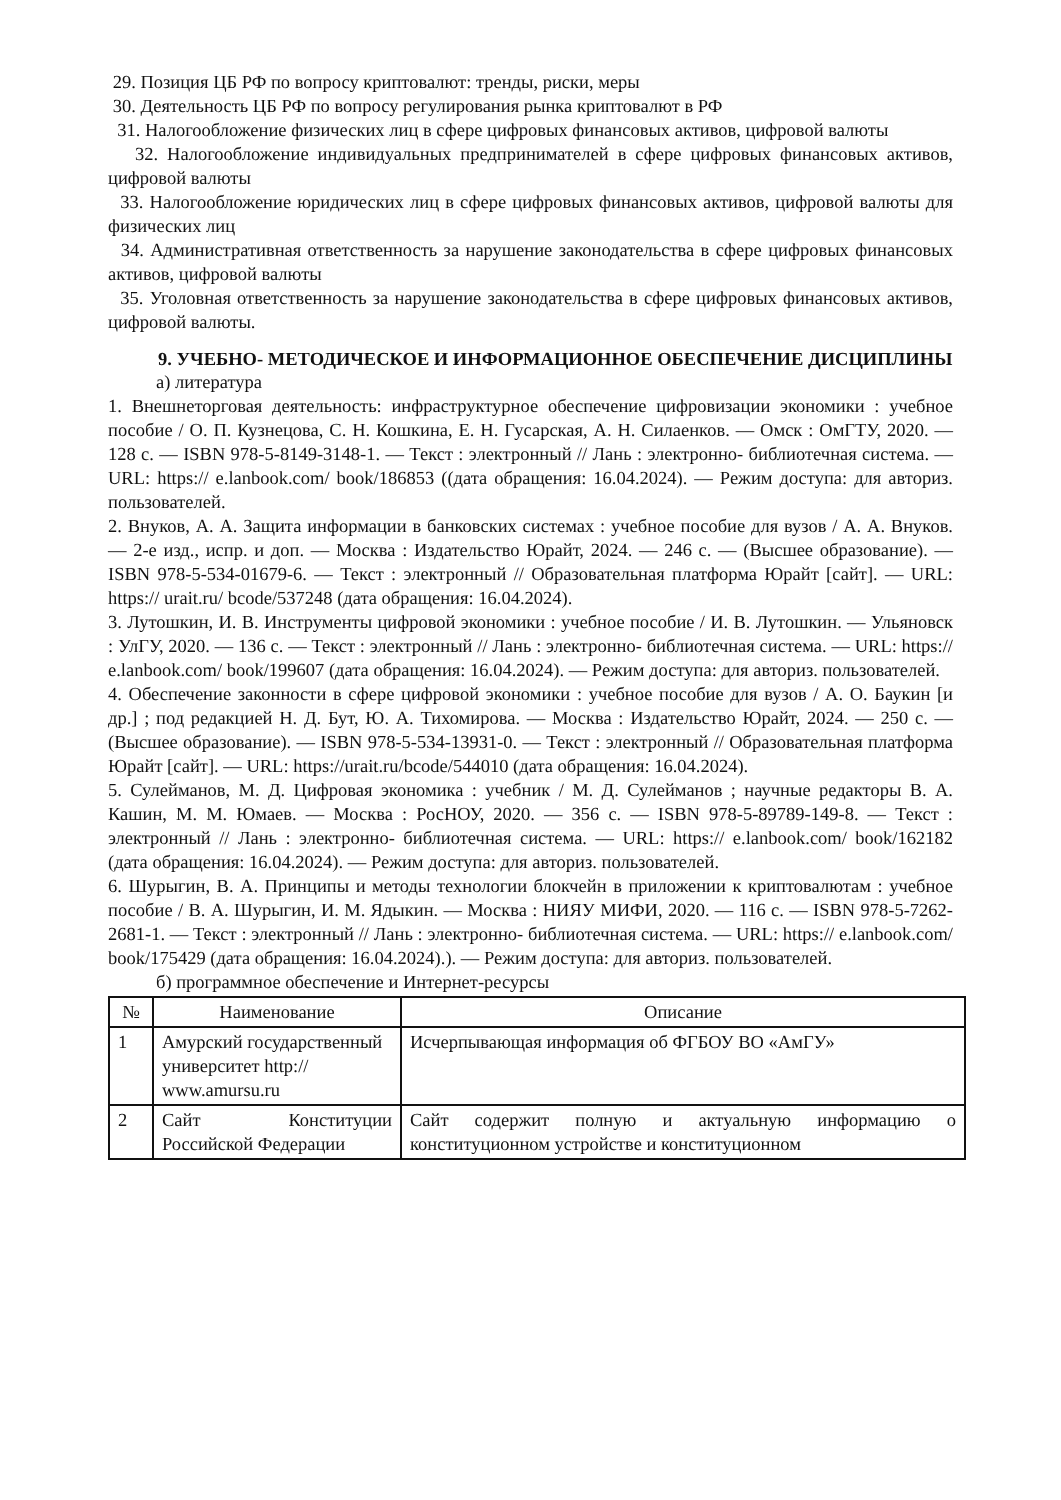29. Позиция ЦБ РФ по вопросу криптовалют: тренды, риски, меры
30. Деятельность ЦБ РФ по вопросу регулирования рынка криптовалют в РФ
31. Налогообложение физических лиц в сфере цифровых финансовых активов, цифровой валюты
32. Налогообложение индивидуальных предпринимателей в сфере цифровых финансовых активов, цифровой валюты
33. Налогообложение юридических лиц в сфере цифровых финансовых активов, цифровой валюты для физических лиц
34. Административная ответственность за нарушение законодательства в сфере цифровых финансовых активов, цифровой валюты
35. Уголовная ответственность за нарушение законодательства в сфере цифровых финансовых активов, цифровой валюты.
9. УЧЕБНО- МЕТОДИЧЕСКОЕ И ИНФОРМАЦИОННОЕ ОБЕСПЕЧЕНИЕ ДИСЦИПЛИНЫ
а) литература
1. Внешнеторговая деятельность: инфраструктурное обеспечение цифровизации экономики : учебное пособие / О. П. Кузнецова, С. Н. Кошкина, Е. Н. Гусарская, А. Н. Силаенков. — Омск : ОмГТУ, 2020. — 128 с. — ISBN 978-5-8149-3148-1. — Текст : электронный // Лань : электронно- библиотечная система. — URL: https:// e.lanbook.com/ book/186853 ((дата обращения: 16.04.2024). — Режим доступа: для авториз. пользователей.
2. Внуков, А. А. Защита информации в банковских системах : учебное пособие для вузов / А. А. Внуков. — 2-е изд., испр. и доп. — Москва : Издательство Юрайт, 2024. — 246 с. — (Высшее образование). — ISBN 978-5-534-01679-6. — Текст : электронный // Образовательная платформа Юрайт [сайт]. — URL: https:// urait.ru/ bcode/537248 (дата обращения: 16.04.2024).
3. Лутошкин, И. В. Инструменты цифровой экономики : учебное пособие / И. В. Лутошкин. — Ульяновск : УлГУ, 2020. — 136 с. — Текст : электронный // Лань : электронно- библиотечная система. — URL: https:// e.lanbook.com/ book/199607 (дата обращения: 16.04.2024). — Режим доступа: для авториз. пользователей.
4. Обеспечение законности в сфере цифровой экономики : учебное пособие для вузов / А. О. Баукин [и др.] ; под редакцией Н. Д. Бут, Ю. А. Тихомирова. — Москва : Издательство Юрайт, 2024. — 250 с. — (Высшее образование). — ISBN 978-5-534-13931-0. — Текст : электронный // Образовательная платформа Юрайт [сайт]. — URL: https://urait.ru/bcode/544010 (дата обращения: 16.04.2024).
5. Сулейманов, М. Д. Цифровая экономика : учебник / М. Д. Сулейманов ; научные редакторы В. А. Кашин, М. М. Юмаев. — Москва : РосНОУ, 2020. — 356 с. — ISBN 978-5-89789-149-8. — Текст : электронный // Лань : электронно- библиотечная система. — URL: https:// e.lanbook.com/ book/162182 (дата обращения: 16.04.2024). — Режим доступа: для авториз. пользователей.
6. Шурыгин, В. А. Принципы и методы технологии блокчейн в приложении к криптовалютам : учебное пособие / В. А. Шурыгин, И. М. Ядыкин. — Москва : НИЯУ МИФИ, 2020. — 116 с. — ISBN 978-5-7262-2681-1. — Текст : электронный // Лань : электронно- библиотечная система. — URL: https:// e.lanbook.com/ book/175429 (дата обращения: 16.04.2024).). — Режим доступа: для авториз. пользователей.
б) программное обеспечение и Интернет-ресурсы
| № | Наименование | Описание |
| --- | --- | --- |
| 1 | Амурский государственный университет http:// www.amursu.ru | Исчерпывающая информация об ФГБОУ ВО «АмГУ» |
| 2 | Сайт Конституции Российской Федерации | Сайт содержит полную и актуальную информацию о конституционном устройстве и конституционном |